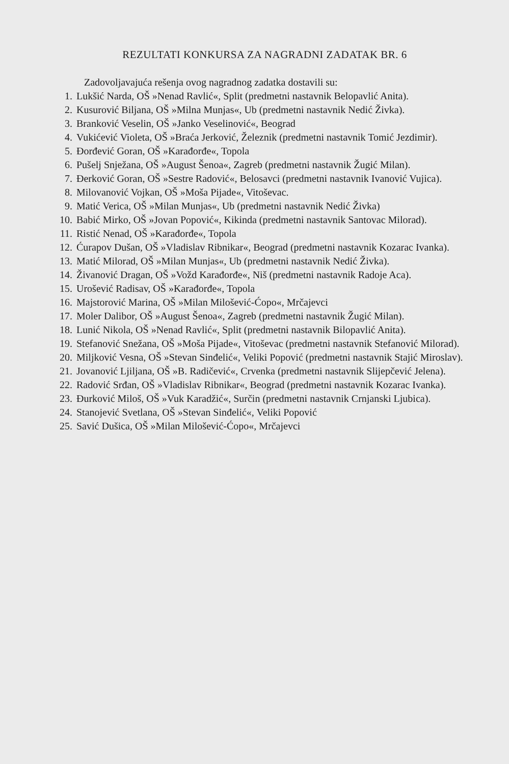REZULTATI KONKURSA ZA NAGRADNI ZADATAK BR. 6
Zadovoljavajuća rešenja ovog nagradnog zadatka dostavili su:
1. Lukšić Narda, OŠ »Nenad Ravlić«, Split (predmetni nastavnik Belopavlić Anita).
2. Kusurović Biljana, OŠ »Milna Munjas«, Ub (predmetni nastavnik Nedić Živka).
3. Branković Veselin, OŠ »Janko Veselinović«, Beograd
4. Vukićević Violeta, OŠ »Braća Jerković, Železnik (predmetni nastavnik Tomić Jezdimir).
5. Đorđević Goran, OŠ »Karađorđe«, Topola
6. Pušelj Snježana, OŠ »August Šenoa«, Zagreb (predmetni nastavnik Žugić Milan).
7. Đerković Goran, OŠ »Sestre Radović«, Belosavci (predmetni nastavnik Ivanović Vujica).
8. Milovanović Vojkan, OŠ »Moša Pijade«, Vitoševac.
9. Matić Verica, OŠ »Milan Munjas«, Ub (predmetni nastavnik Nedić Živka)
10. Babić Mirko, OŠ »Jovan Popović«, Kikinda (predmetni nastavnik Santovac Milorad).
11. Ristić Nenad, OŠ »Karađorđe«, Topola
12. Ćurapov Dušan, OŠ »Vladislav Ribnikar«, Beograd (predmetni nastavnik Kozarac Ivanka).
13. Matić Milorad, OŠ »Milan Munjas«, Ub (predmetni nastavnik Nedić Živka).
14. Živanović Dragan, OŠ »Vožd Karađorđe«, Niš (predmetni nastavnik Radoje Aca).
15. Urošević Radisav, OŠ »Karađorđe«, Topola
16. Majstorović Marina, OŠ »Milan Milošević-Ćopo«, Mrčajevci
17. Moler Dalibor, OŠ »August Šenoa«, Zagreb (predmetni nastavnik Žugić Milan).
18. Lunić Nikola, OŠ »Nenad Ravlić«, Split (predmetni nastavnik Bilopavlić Anita).
19. Stefanović Snežana, OŠ »Moša Pijade«, Vitoševac (predmetni nastavnik Stefanović Milorad).
20. Miljković Vesna, OŠ »Stevan Sinđelić«, Veliki Popović (predmetni nastavnik Stajić Miroslav).
21. Jovanović Ljiljana, OŠ »B. Radičević«, Crvenka (predmetni nastavnik Slijepčević Jelena).
22. Radović Srđan, OŠ »Vladislav Ribnikar«, Beograd (predmetni nastavnik Kozarac Ivanka).
23. Đurković Miloš, OŠ »Vuk Karadžić«, Surčin (predmetni nastavnik Crnjanski Ljubica).
24. Stanojević Svetlana, OŠ »Stevan Sinđelić«, Veliki Popović
25. Savić Dušica, OŠ »Milan Milošević-Ćopo«, Mrčajevci